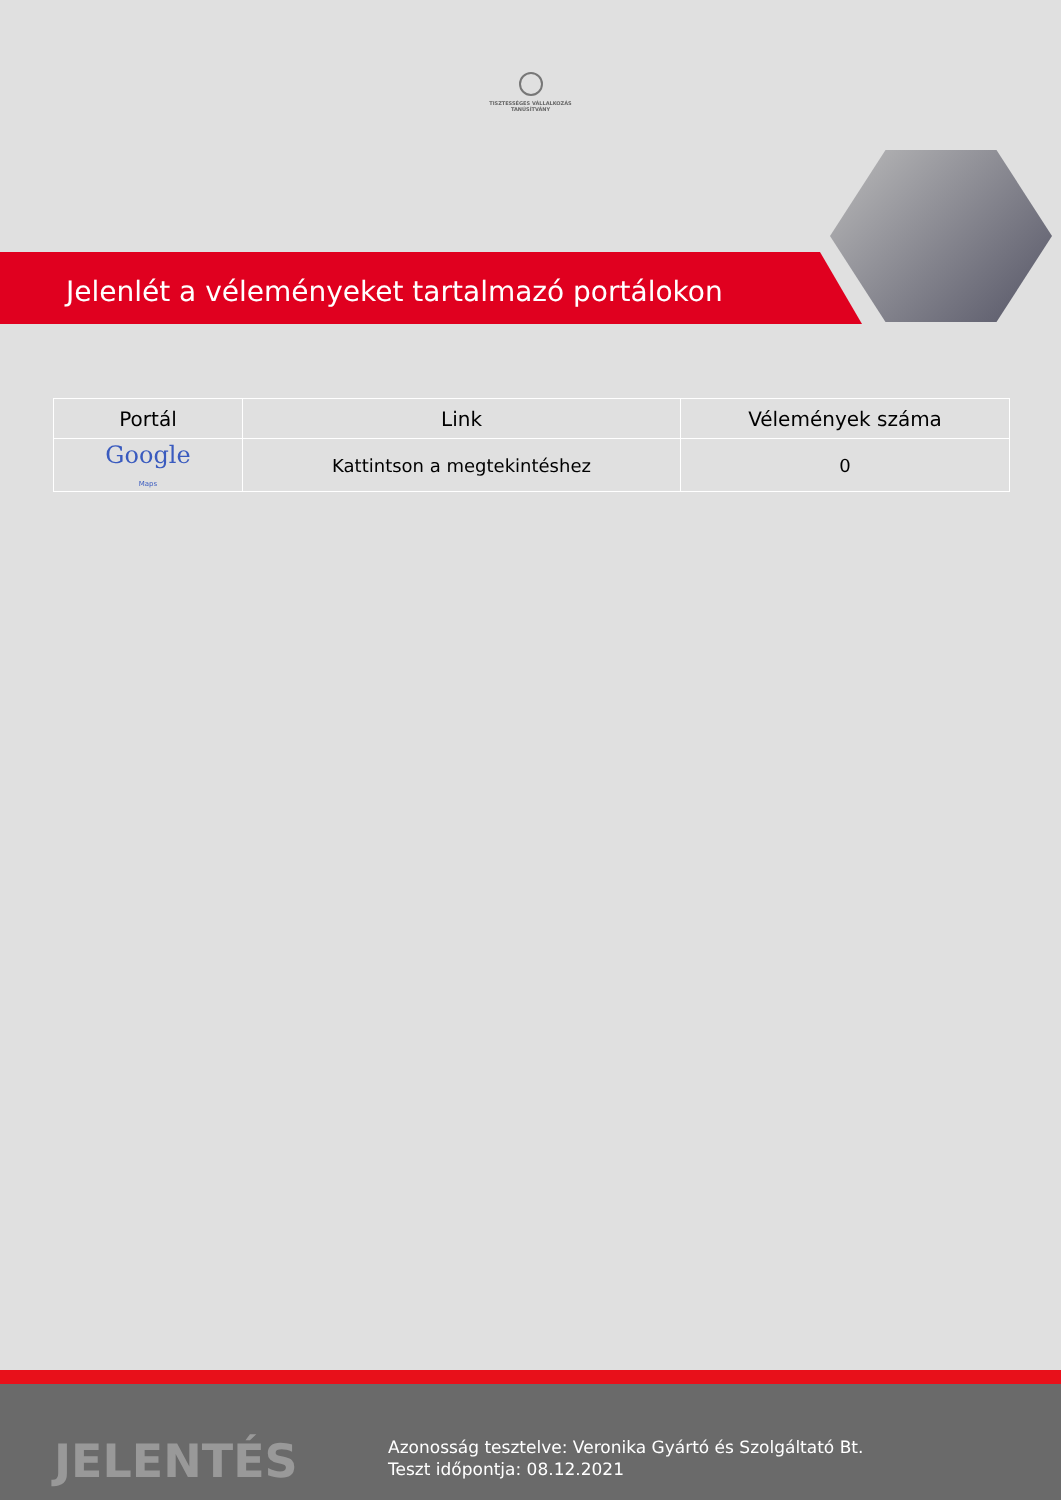TISZTESSÉGES VÁLLALKOZÁS
TANÚSÍTVÁNY
Jelenlét a véleményeket tartalmazó portálokon
| Portál | Link | Vélemények száma |
| --- | --- | --- |
| Google Maps | Kattintson a megtekintéshez | 0 |
JELENTÉS
Azonosság tesztelve: Veronika Gyártó és Szolgáltató Bt.
Teszt időpontja: 08.12.2021